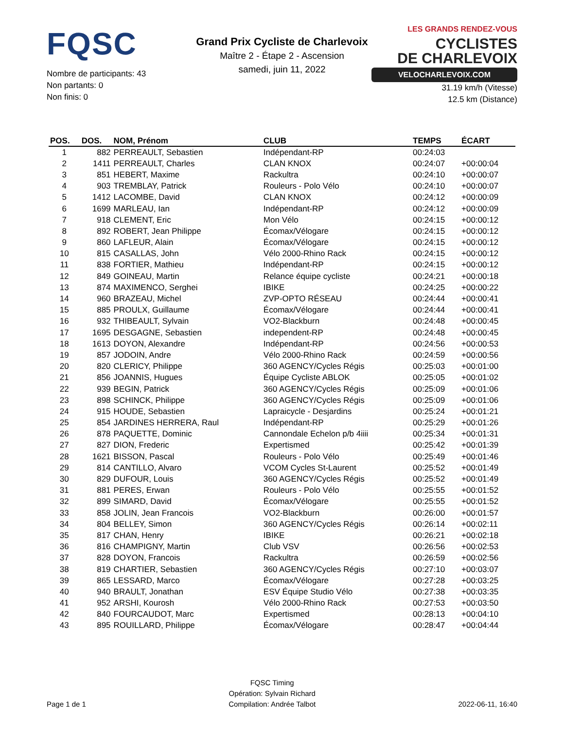FQSC
Nombre de participants: 43
Non partants: 0
Non finis: 0
Grand Prix Cycliste de Charlevoix
Maître 2 - Étape 2 - Ascension
samedi, juin 11, 2022
LES GRANDS RENDEZ-VOUS CYCLISTES
DE CHARLEVOIX
VELOCHARLEVOIX.COM
31.19 km/h (Vitesse)
12.5 km (Distance)
| POS. | DOS. | NOM, Prénom | CLUB | TEMPS | ÉCART |
| --- | --- | --- | --- | --- | --- |
| 1 | 882 | PERREAULT, Sebastien | Indépendant-RP | 00:24:03 | |
| 2 | 1411 | PERREAULT, Charles | CLAN KNOX | 00:24:07 | +00:00:04 |
| 3 | 851 | HEBERT, Maxime | Rackultra | 00:24:10 | +00:00:07 |
| 4 | 903 | TREMBLAY, Patrick | Rouleurs - Polo Vélo | 00:24:10 | +00:00:07 |
| 5 | 1412 | LACOMBE, David | CLAN KNOX | 00:24:12 | +00:00:09 |
| 6 | 1699 | MARLEAU, Ian | Indépendant-RP | 00:24:12 | +00:00:09 |
| 7 | 918 | CLEMENT, Eric | Mon Vélo | 00:24:15 | +00:00:12 |
| 8 | 892 | ROBERT, Jean Philippe | Écomax/Vélogare | 00:24:15 | +00:00:12 |
| 9 | 860 | LAFLEUR, Alain | Écomax/Vélogare | 00:24:15 | +00:00:12 |
| 10 | 815 | CASALLAS, John | Vélo 2000-Rhino Rack | 00:24:15 | +00:00:12 |
| 11 | 838 | FORTIER, Mathieu | Indépendant-RP | 00:24:15 | +00:00:12 |
| 12 | 849 | GOINEAU, Martin | Relance équipe cycliste | 00:24:21 | +00:00:18 |
| 13 | 874 | MAXIMENCO, Serghei | IBIKE | 00:24:25 | +00:00:22 |
| 14 | 960 | BRAZEAU, Michel | ZVP-OPTO RÉSEAU | 00:24:44 | +00:00:41 |
| 15 | 885 | PROULX, Guillaume | Écomax/Vélogare | 00:24:44 | +00:00:41 |
| 16 | 932 | THIBEAULT, Sylvain | VO2-Blackburn | 00:24:48 | +00:00:45 |
| 17 | 1695 | DESGAGNE, Sebastien | independent-RP | 00:24:48 | +00:00:45 |
| 18 | 1613 | DOYON, Alexandre | Indépendant-RP | 00:24:56 | +00:00:53 |
| 19 | 857 | JODOIN, Andre | Vélo 2000-Rhino Rack | 00:24:59 | +00:00:56 |
| 20 | 820 | CLERICY, Philippe | 360 AGENCY/Cycles Régis | 00:25:03 | +00:01:00 |
| 21 | 856 | JOANNIS, Hugues | Équipe Cycliste ABLOK | 00:25:05 | +00:01:02 |
| 22 | 939 | BEGIN, Patrick | 360 AGENCY/Cycles Régis | 00:25:09 | +00:01:06 |
| 23 | 898 | SCHINCK, Philippe | 360 AGENCY/Cycles Régis | 00:25:09 | +00:01:06 |
| 24 | 915 | HOUDE, Sebastien | Lapraicycle - Desjardins | 00:25:24 | +00:01:21 |
| 25 | 854 | JARDINES HERRERA, Raul | Indépendant-RP | 00:25:29 | +00:01:26 |
| 26 | 878 | PAQUETTE, Dominic | Cannondale Echelon p/b 4iiii | 00:25:34 | +00:01:31 |
| 27 | 827 | DION, Frederic | Expertismed | 00:25:42 | +00:01:39 |
| 28 | 1621 | BISSON, Pascal | Rouleurs - Polo Vélo | 00:25:49 | +00:01:46 |
| 29 | 814 | CANTILLO, Alvaro | VCOM Cycles St-Laurent | 00:25:52 | +00:01:49 |
| 30 | 829 | DUFOUR, Louis | 360 AGENCY/Cycles Régis | 00:25:52 | +00:01:49 |
| 31 | 881 | PERES, Erwan | Rouleurs - Polo Vélo | 00:25:55 | +00:01:52 |
| 32 | 899 | SIMARD, David | Écomax/Vélogare | 00:25:55 | +00:01:52 |
| 33 | 858 | JOLIN, Jean Francois | VO2-Blackburn | 00:26:00 | +00:01:57 |
| 34 | 804 | BELLEY, Simon | 360 AGENCY/Cycles Régis | 00:26:14 | +00:02:11 |
| 35 | 817 | CHAN, Henry | IBIKE | 00:26:21 | +00:02:18 |
| 36 | 816 | CHAMPIGNY, Martin | Club VSV | 00:26:56 | +00:02:53 |
| 37 | 828 | DOYON, Francois | Rackultra | 00:26:59 | +00:02:56 |
| 38 | 819 | CHARTIER, Sebastien | 360 AGENCY/Cycles Régis | 00:27:10 | +00:03:07 |
| 39 | 865 | LESSARD, Marco | Écomax/Vélogare | 00:27:28 | +00:03:25 |
| 40 | 940 | BRAULT, Jonathan | ESV Équipe Studio Vélo | 00:27:38 | +00:03:35 |
| 41 | 952 | ARSHI, Kourosh | Vélo 2000-Rhino Rack | 00:27:53 | +00:03:50 |
| 42 | 840 | FOURCAUDOT, Marc | Expertismed | 00:28:13 | +00:04:10 |
| 43 | 895 | ROUILLARD, Philippe | Écomax/Vélogare | 00:28:47 | +00:04:44 |
Page 1 de 1
FQSC Timing
Opération: Sylvain Richard
Compilation: Andrée Talbot
2022-06-11, 16:40